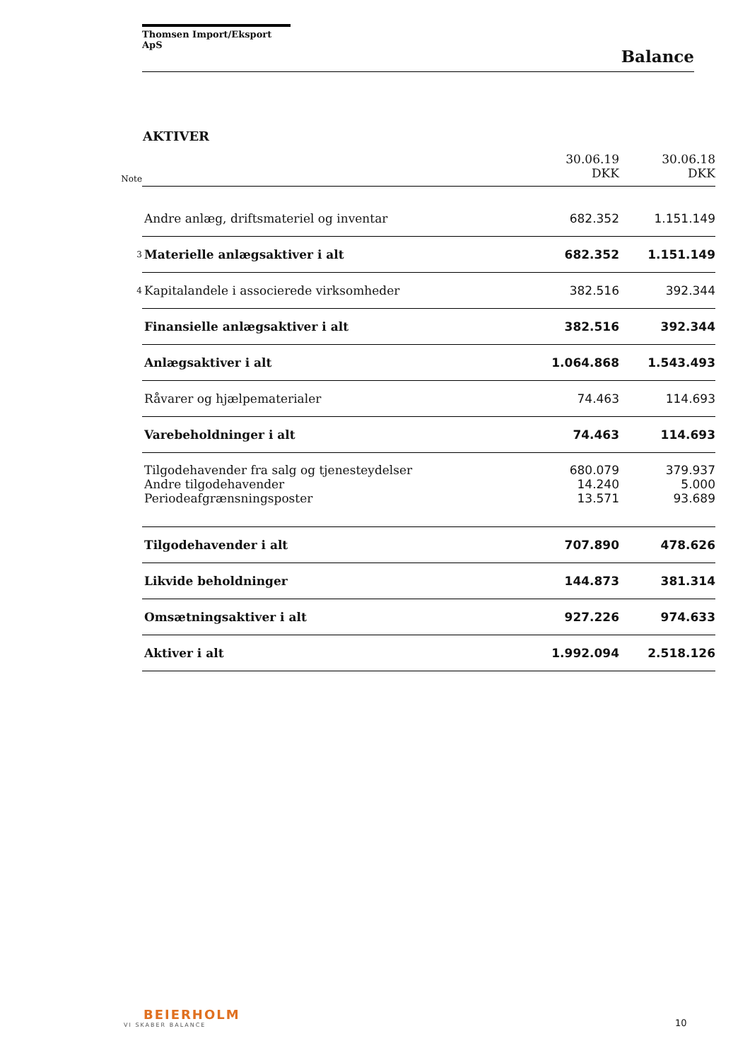Thomsen Import/Eksport ApS
Balance
AKTIVER
| Note | | 30.06.19 DKK | 30.06.18 DKK |
| | Andre anlæg, driftsmateriel og inventar | 682.352 | 1.151.149 |
| 3 | Materielle anlægsaktiver i alt | 682.352 | 1.151.149 |
| 4 | Kapitalandele i associerede virksomheder | 382.516 | 392.344 |
| | Finansielle anlægsaktiver i alt | 382.516 | 392.344 |
| | Anlægsaktiver i alt | 1.064.868 | 1.543.493 |
| | Råvarer og hjælpematerialer | 74.463 | 114.693 |
| | Varebeholdninger i alt | 74.463 | 114.693 |
| | Tilgodehavender fra salg og tjenesteydelser | 680.079 | 379.937 |
| | Andre tilgodehavender | 14.240 | 5.000 |
| | Periodeafgrænsningsposter | 13.571 | 93.689 |
| | Tilgodehavender i alt | 707.890 | 478.626 |
| | Likvide beholdninger | 144.873 | 381.314 |
| | Omsætningsaktiver i alt | 927.226 | 974.633 |
| | Aktiver i alt | 1.992.094 | 2.518.126 |
BEIERHOLM
VI SKABER BALANCE
10